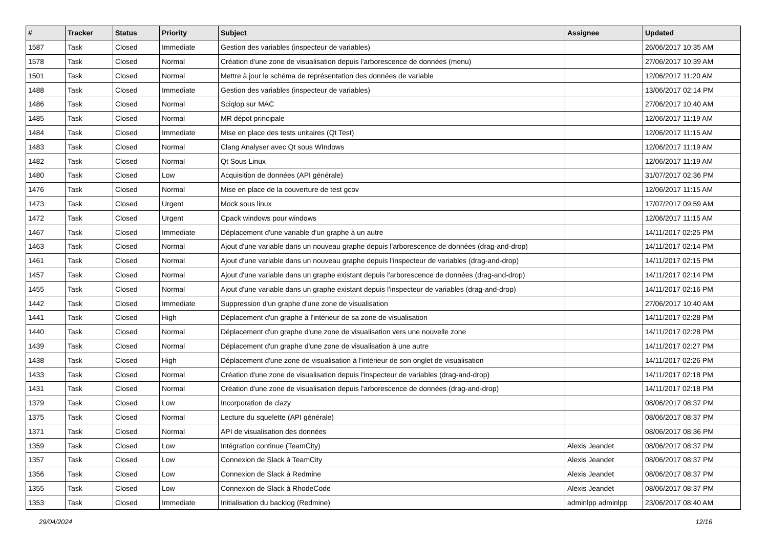| # | Tracker | Status | Priority | Subject | Assignee | Updated |
| --- | --- | --- | --- | --- | --- | --- |
| 1587 | Task | Closed | Immediate | Gestion des variables (inspecteur de variables) | | 26/06/2017 10:35 AM |
| 1578 | Task | Closed | Normal | Création d'une zone de visualisation depuis l'arborescence de données (menu) | | 27/06/2017 10:39 AM |
| 1501 | Task | Closed | Normal | Mettre à jour le schéma de représentation des données de variable | | 12/06/2017 11:20 AM |
| 1488 | Task | Closed | Immediate | Gestion des variables (inspecteur de variables) | | 13/06/2017 02:14 PM |
| 1486 | Task | Closed | Normal | Sciqlop sur MAC | | 27/06/2017 10:40 AM |
| 1485 | Task | Closed | Normal | MR dépot principale | | 12/06/2017 11:19 AM |
| 1484 | Task | Closed | Immediate | Mise en place des tests unitaires (Qt Test) | | 12/06/2017 11:15 AM |
| 1483 | Task | Closed | Normal | Clang Analyser avec Qt sous WIndows | | 12/06/2017 11:19 AM |
| 1482 | Task | Closed | Normal | Qt Sous Linux | | 12/06/2017 11:19 AM |
| 1480 | Task | Closed | Low | Acquisition de données (API générale) | | 31/07/2017 02:36 PM |
| 1476 | Task | Closed | Normal | Mise en place de la couverture de test gcov | | 12/06/2017 11:15 AM |
| 1473 | Task | Closed | Urgent | Mock sous linux | | 17/07/2017 09:59 AM |
| 1472 | Task | Closed | Urgent | Cpack windows pour windows | | 12/06/2017 11:15 AM |
| 1467 | Task | Closed | Immediate | Déplacement d'une variable d'un graphe à un autre | | 14/11/2017 02:25 PM |
| 1463 | Task | Closed | Normal | Ajout d'une variable dans un nouveau graphe depuis l'arborescence de données (drag-and-drop) | | 14/11/2017 02:14 PM |
| 1461 | Task | Closed | Normal | Ajout d'une variable dans un nouveau graphe depuis l'inspecteur de variables (drag-and-drop) | | 14/11/2017 02:15 PM |
| 1457 | Task | Closed | Normal | Ajout d'une variable dans un graphe existant depuis l'arborescence de données (drag-and-drop) | | 14/11/2017 02:14 PM |
| 1455 | Task | Closed | Normal | Ajout d'une variable dans un graphe existant depuis l'inspecteur de variables (drag-and-drop) | | 14/11/2017 02:16 PM |
| 1442 | Task | Closed | Immediate | Suppression d'un graphe d'une zone de visualisation | | 27/06/2017 10:40 AM |
| 1441 | Task | Closed | High | Déplacement d'un graphe à l'intérieur de sa zone de visualisation | | 14/11/2017 02:28 PM |
| 1440 | Task | Closed | Normal | Déplacement d'un graphe d'une zone de visualisation vers une nouvelle zone | | 14/11/2017 02:28 PM |
| 1439 | Task | Closed | Normal | Déplacement d'un graphe d'une zone de visualisation à une autre | | 14/11/2017 02:27 PM |
| 1438 | Task | Closed | High | Déplacement d'une zone de visualisation à l'intérieur de son onglet de visualisation | | 14/11/2017 02:26 PM |
| 1433 | Task | Closed | Normal | Création d'une zone de visualisation depuis l'inspecteur de variables (drag-and-drop) | | 14/11/2017 02:18 PM |
| 1431 | Task | Closed | Normal | Création d'une zone de visualisation depuis l'arborescence de données (drag-and-drop) | | 14/11/2017 02:18 PM |
| 1379 | Task | Closed | Low | Incorporation de clazy | | 08/06/2017 08:37 PM |
| 1375 | Task | Closed | Normal | Lecture du squelette (API générale) | | 08/06/2017 08:37 PM |
| 1371 | Task | Closed | Normal | API de visualisation des données | | 08/06/2017 08:36 PM |
| 1359 | Task | Closed | Low | Intégration continue (TeamCity) | Alexis Jeandet | 08/06/2017 08:37 PM |
| 1357 | Task | Closed | Low | Connexion de Slack à TeamCity | Alexis Jeandet | 08/06/2017 08:37 PM |
| 1356 | Task | Closed | Low | Connexion de Slack à Redmine | Alexis Jeandet | 08/06/2017 08:37 PM |
| 1355 | Task | Closed | Low | Connexion de Slack à RhodeCode | Alexis Jeandet | 08/06/2017 08:37 PM |
| 1353 | Task | Closed | Immediate | Initialisation du backlog (Redmine) | adminlpp adminlpp | 23/06/2017 08:40 AM |
29/04/2024 12/16